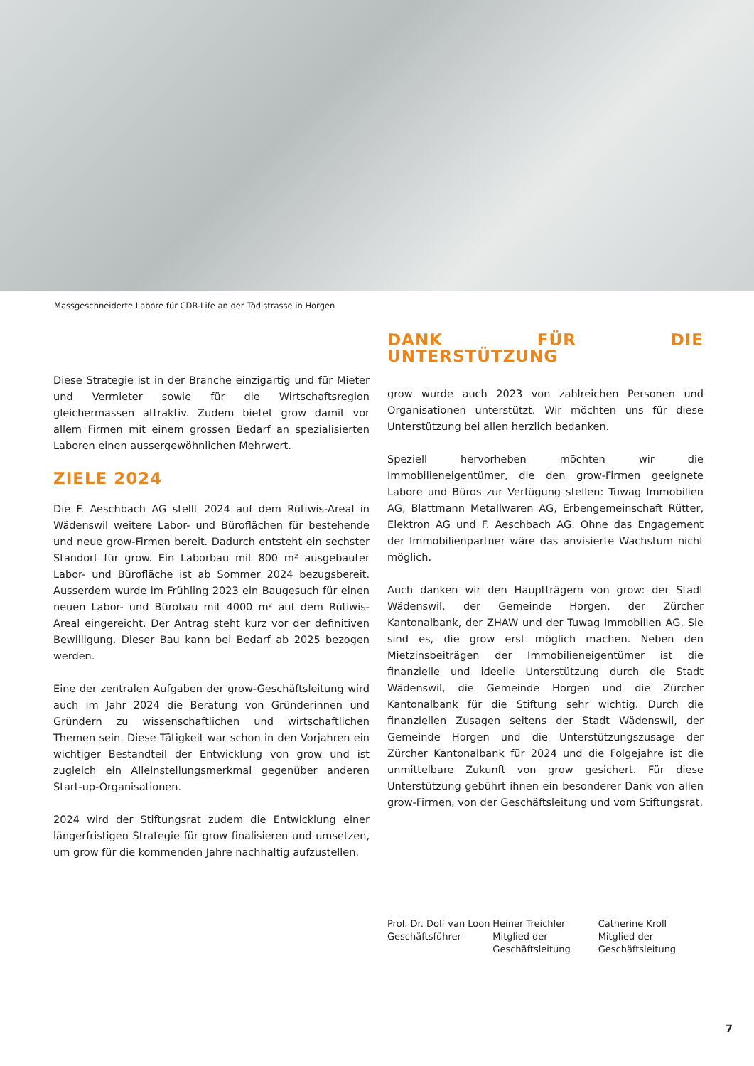Massgeschneiderte Labore für CDR-Life an der Tödistrasse in Horgen
Diese Strategie ist in der Branche einzigartig und für Mieter und Vermieter sowie für die Wirtschaftsregion gleichermassen attraktiv. Zudem bietet grow damit vor allem Firmen mit einem grossen Bedarf an spezialisierten Laboren einen aussergewöhnlichen Mehrwert.
ZIELE 2024
Die F. Aeschbach AG stellt 2024 auf dem Rütiwis-Areal in Wädenswil weitere Labor- und Büroflächen für bestehende und neue grow-Firmen bereit. Dadurch entsteht ein sechster Standort für grow. Ein Laborbau mit 800 m² ausgebauter Labor- und Bürofläche ist ab Sommer 2024 bezugsbereit. Ausserdem wurde im Frühling 2023 ein Baugesuch für einen neuen Labor- und Bürobau mit 4000 m² auf dem Rütiwis-Areal eingereicht. Der Antrag steht kurz vor der definitiven Bewilligung. Dieser Bau kann bei Bedarf ab 2025 bezogen werden.
Eine der zentralen Aufgaben der grow-Geschäftsleitung wird auch im Jahr 2024 die Beratung von Gründerinnen und Gründern zu wissenschaftlichen und wirtschaftlichen Themen sein. Diese Tätigkeit war schon in den Vorjahren ein wichtiger Bestandteil der Entwicklung von grow und ist zugleich ein Alleinstellungsmerkmal gegenüber anderen Start-up-Organisationen.
2024 wird der Stiftungsrat zudem die Entwicklung einer längerfristigen Strategie für grow finalisieren und umsetzen, um grow für die kommenden Jahre nachhaltig aufzustellen.
DANK FÜR DIE UNTERSTÜTZUNG
grow wurde auch 2023 von zahlreichen Personen und Organisationen unterstützt. Wir möchten uns für diese Unterstützung bei allen herzlich bedanken.
Speziell hervorheben möchten wir die Immobilieneigentümer, die den grow-Firmen geeignete Labore und Büros zur Verfügung stellen: Tuwag Immobilien AG, Blattmann Metallwaren AG, Erbengemeinschaft Rütter, Elektron AG und F. Aeschbach AG. Ohne das Engagement der Immobilienpartner wäre das anvisierte Wachstum nicht möglich.
Auch danken wir den Hauptträgern von grow: der Stadt Wädenswil, der Gemeinde Horgen, der Zürcher Kantonalbank, der ZHAW und der Tuwag Immobilien AG. Sie sind es, die grow erst möglich machen. Neben den Mietzinsbeiträgen der Immobilieneigentümer ist die finanzielle und ideelle Unterstützung durch die Stadt Wädenswil, die Gemeinde Horgen und die Zürcher Kantonalbank für die Stiftung sehr wichtig. Durch die finanziellen Zusagen seitens der Stadt Wädenswil, der Gemeinde Horgen und die Unterstützungszusage der Zürcher Kantonalbank für 2024 und die Folgejahre ist die unmittelbare Zukunft von grow gesichert. Für diese Unterstützung gebührt ihnen ein besonderer Dank von allen grow-Firmen, von der Geschäftsleitung und vom Stiftungsrat.
Prof. Dr. Dolf van Loon
Geschäftsführer
Heiner Treichler
Mitglied der
Geschäftsleitung
Catherine Kroll
Mitglied der
Geschäftsleitung
7